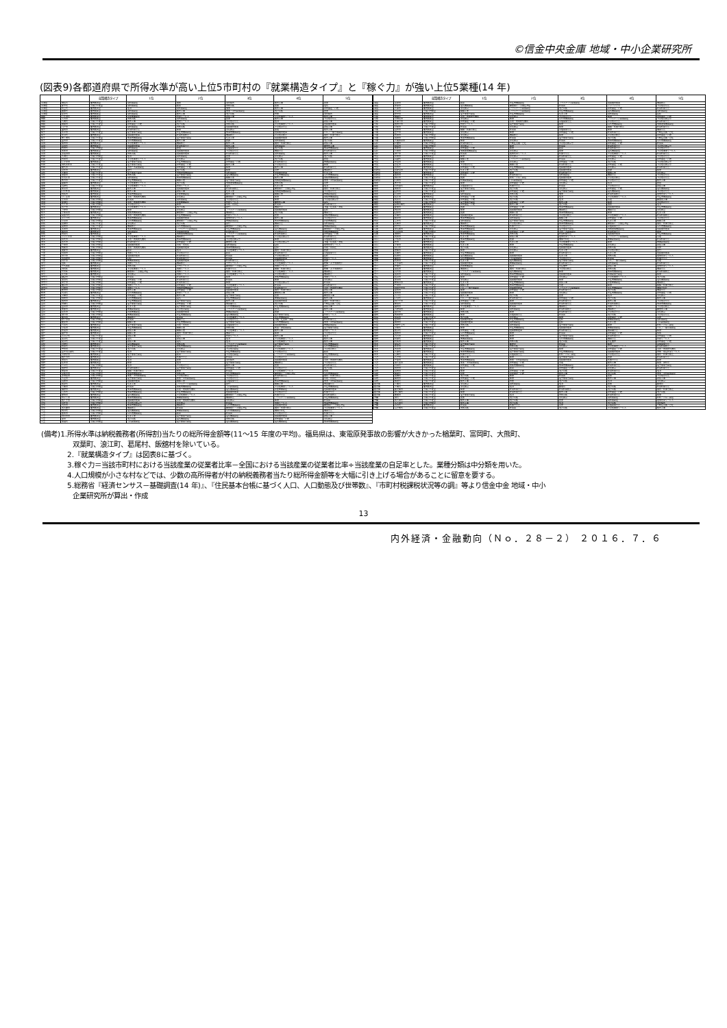©信金中央金庫 地域・中小企業研究所
(図表9)各都道府県で所得水準が高い上位5市町村の『就業構造タイプ』と『稼ぐ力』が強い上位5業種(14 年)
| | | 就業構造タイプ | 1位 | 2位 | 3位 | 4位 | 5位 |
| --- | --- | --- | --- | --- | --- | --- | --- |
| 北海道 | 猿払村 | 雇用創出型 | 食料品製造 | 漁業 | 協同組合 | 総合工事 | 農業 |
| 北海道 | 安平町 | 労働力不足型 | 食料品製造 | 娯楽 | 国家公務 | 農業 | 電気 |
| 北海道 | 斜里町 | 雇用創出型 | 宿泊 | 食料品製造 | 漁業 | 総合工事 | 社会福祉・介護 |
| 北海道 | 興部町 | 雇用脆弱型 | 食料品製造 | 総合工事 | 窯業・土石製品製造 | 地方公務 | 農業 |
| 北海道 | 枝幸町 | 雇用脆弱型 | 食料品製造 | 総合工事 | 地方公務 | 林業 | 協同組合 |
| 青森 | 六ヶ所村 | 雇用創出型 | 非鉄金属製造 | 技術サービス | 設備工事 | その他事業サービス | 総合工事 |
| 青森 | 三沢市 | 雇用脆弱型 | 国家公務 | 食料品製造 | 農業 | 総合工事 | その他の小売 |
| 青森 | 大間町 | 労働力不足型 | 総合工事 | 技術サービス | その他の小売 | 宿泊 | 設備工事 |
| 青森 | 青森市 | 労働力不足型 | 社会福祉・介護 | 地方公務 | 国家公務 | その他事業サービス | 道路貨物運送 |
| 青森 | 八戸市 | 雇用創出型 | 食料品製造 | 国家公務 | 道路貨物運送 | その他の小売 | 設備工事 |
| 岩手 | 盛岡市 | 雇用創出型 | 飲食料品小売 | 医療 | 学校教育 | 鉄道 | 総合工事 |
| 岩手 | 北上市 | 労働力不足型 | 電子部品等製造 | 生産用機器製造 | 輸送用機器製造 | 道路貨物運送 | パルプ・紙等品製造 |
| 岩手 | 矢巾町 | 雇用創出型 | 道路貨物運送 | 飲食料品卸売 | 機器卸売 | その他の卸売 | 資材・石油等卸売 |
| 岩手 | 金ケ崎町 | 労働力不足型 | 輸送用機器製造 | 電子部品等製造 | 化学工業 | 道路貨物運送 | 総合工事 |
| 岩手 | 釜石市 | 労働力不足型 | はん用機器製造 | 総合工事 | 鉄鋼 | 食料品製造 | 地方公務 |
| 宮城 | 仙台市 | 雇用創出型 | その他事業サービス | 機器卸売 | 総合工事 | 資材・石油等卸売 | 設備工事 |
| 宮城 | 富谷町 | 雇用脆弱型 | 道路貨物運送 | 飲食料品小売 | 総合工事 | 食料品製造 | 職業別工事 |
| 宮城 | 利府町 | 労働力供給型 | 食料品製造 | 鉄道 | 各種商品小売 | 地方公務 | 輸送用機器製造 |
| 宮城 | 名取市 | 雇用脆弱型 | 食料品製造 | 道路貨物運送 | その他の小売 | 機器小売 | 飲食料品小売 |
| 宮城 | 多賀城市 | 雇用脆弱型 | 国家公務 | 道路貨物運送 | 飲食料品小売 | 食料品製造 | 総合工事 |
| 秋田 | 大潟村 | 労働力供給型 | 宿泊 | 食料品製造 | 農業 | 学校教育 | 地方公務 |
| 秋田 | 秋田市 | 労働力不足型 | その他事業サービス | 学校教育 | 医療 | 地方公務 | 鉄道 |
| 秋田 | にかほ市 | 雇用脆弱型 | 電子部品等製造 | 生産用機器製造 | 社会福祉・介護 | 飲食料品小売 | 金属製品製造 |
| 秋田 | 由利本荘市 | 労働力不足型 | 電子部品等製造 | 社会福祉・介護 | 総合工事 | その他の小売 | 医療 |
| 秋田 | 能代市 | 労働力不足型 | 木材・木製品製造 | 社会福祉・介護 | 医療 | 総合工事 | 飲食料品小売 |
| 山形 | 山形市 | 雇用創出型 | 銀行 | 地方公務 | 医療 | 団体 | 機器卸売 |
| 山形 | 天童市 | 労働力不足型 | 電子部品等製造 | 情報通信機器製造 | 食料品製造 | 道路貨物運送 | 化学工業 |
| 山形 | 東根市 | 労働力不足型 | 国家公務 | 電子部品等製造 | 電気機器製造 | 生産用機器製造 | はん用機器製造 |
| 山形 | 寒河江市 | 労働力不足型 | 食料品製造 | 輸送用機器製造 | 繊維工業 | 総合工事 | 業務用機器製造 |
| 山形 | 米沢市 | 労働力不足型 | 生産用機器製造 | 繊維工業 | 電子部品等製造 | 情報通信機器製造 | 窯業・土石製品製造 |
| 福島 | 福島市 | 雇用創出型 | その他事業サービス | 地方公務 | 情報通信機器製造 | 国家公務 | 団体 |
| 福島 | 広野町 | 労働力不足型 | その他事業サービス | 技術サービス | 電気 | 化学工業 | 宿泊 |
| 福島 | 郡山市 | 雇用創出型 | 総合工事 | 道路貨物運送 | 飲食料品卸売 | 職業紹介・労働者派遣 | 資材・石油等卸売 |
| 福島 | いわき市 | 雇用脆弱型 | 総合工事 | 設備工事 | 化学工業 | 情報通信機器製造 | その他の小売 |
| 福島 | 相馬市 | 雇用脆弱型 | 輸送用機器製造 | 非鉄金属製造 | 総合工事 | 繊維工業 | 金属製品製造 |
| 茨城 | つくば市 | 雇用創出型 | 学術・開発研究機関 | 学校教育 | 職業紹介・労働者派遣 | 医療 | 業務用機器製造 |
| 茨城 | 守谷市 | 労働力供給型 | 飲食店 | 食料品製造 | その他の小売 | 医療 | その他の教育等 |
| 茨城 | 東海村 | 労働力供給型 | 学術・開発研究機関 | 非鉄金属製造 | 技術サービス | 職業別工事 | 電気 |
| 茨城 | 牛久市 | 労働力供給型 | その他の小売 | 医療 | 印刷・同関連 | 飲食店 | 飲食料品小売 |
| 茨城 | 水戸市 | 雇用創出型 | その他事業サービス | 地方公務 | 銀行 | 機器小売 | 洗濯・理美容・浴場 |
| 栃木 | 下野市 | 労働力供給型 | 医療 | 学校教育 | プラスチック製品製造 | 道路貨物運送 | 倉庫 |
| 栃木 | 宇都宮市 | 雇用創出型 | 業務用機器製造 | 職業紹介・労働者派遣 | 機器卸売 | 地方公務 | 機器小売 |
| 栃木 | 高根沢町 | 労働力供給型 | 学術・開発研究機関 | 生産用機器製造 | 技術サービス | 農業 | 業務用機器製造 |
| 栃木 | 上三川町 | 雇用創出型 | 輸送用機器製造 | 道路貨物運送 | 運輸附帯サービス | 総合工事 | その他の小売 |
| 栃木 | 小山市 | 労働力供給型 | はん用機器製造 | 職業紹介・労働者派遣 | 金属製品製造 | 輸送用機器製造 | 非鉄金属製造 |
| 群馬 | 前橋市 | 労働力不足型 | 学校教育 | 地方公務 | 銀行 | 機器小売 | 食料品製造 |
| 群馬 | 高崎市 | 労働力不足型 | 機器卸売 | はん用機器製造 | 職業紹介・労働者派遣 | 鉄道 | 金属製品製造 |
| 群馬 | 太田市 | 雇用創出型 | 輸送用機器製造 | プラスチック製品製造 | 生産用機器製造 | 電気機器製造 | 職業紹介・労働者派遣 |
| 群馬 | 館林市 | 雇用創出型 | 食料品製造 | 道路貨物運送 | 飲食料品小売 | その他の小売 | 業務用機器製造 |
| 群馬 | 昭和村 | 雇用脆弱型 | 農業 | 情報通信機器製造 | プラスチック製品製造 | 飲食料品卸売 | 社会福祉・介護 |
| 埼玉 | さいたま市 | 労働力供給型 | その他事業サービス | 機器卸売 | 国家公務 | その他の教育等 | 飲食料品小売 |
| 埼玉 | 和光市 | 労働力供給型 | 学術・開発研究機関 | 輸送用機器製造 | その他の教育等 | 医療 | 各種商品小売 |
| 埼玉 | 志木市 | 労働力供給型 | 飲食料品小売 | 社会福祉・介護 | 職業別工事 | その他の教育等 | 洗濯・理美容・浴場 |
| 埼玉 | 戸田市 | 労働力供給型 | 道路貨物運送 | 印刷・同関連 | 食料品製造 | 倉庫 | 運輸附帯サービス |
| 埼玉 | 朝霞市 | 労働力供給型 | 学術・開発研究機関 | 道路貨物運送 | 輸送用機器製造 | 倉庫 | 印刷・同関連 |
| 千葉 | 浦安市 | 雇用創出型 | 娯楽 | 宿泊 | その他事業サービス | 資材・石油等卸売 | 鉄鋼 |
| 千葉 | 印西市 | 労働力供給型 | 情報サービス | その他の小売 | 娯楽 | 飲食料品小売 | 各種商品小売 |
| 千葉 | 市川市 | 労働力供給型 | 道路貨物運送 | 飲食料品小売 | 飲食店 | その他の教育等 | 倉庫 |
| 千葉 | 習志野市 | 労働力供給型 | 倉庫 | 飲食料品小売 | 飲食店 | 道路貨物運送 | 技術サービス |
| 千葉 | 白井市 | 労働力供給型 | 金属製品製造 | 道路貨物運送 | 飲食料品小売 | 廃棄物処理 | 鉄鋼 |
| 東京 | 港区 | 雇用創出型 | 情報サービス | 機器卸売 | 専門サービス | その他事業サービス | 映像・文字情報制作 |
| 東京 | 千代田区 | 雇用創出型 | 国家公務 | 専門サービス | 職業紹介・労働者派遣 | 情報サービス | 銀行 |
| 東京 | 渋谷区 | 雇用創出型 | その他事業サービス | 情報サービス | 衣服等小売 | 繊維・衣服等卸売 | 映像・文字情報制作 |
| 東京 | 中央区 | 雇用創出型 | 職業紹介・労働者派遣 | 情報サービス | 資材・石油等卸売 | その他事業サービス | 機器卸売 |
| 東京 | 文京区 | 雇用創出型 | 学校教育 | 情報サービス | その他事業サービス | その他の卸売 | 機器卸売 |
| 神奈川 | 鎌倉市 | 労働力供給型 | 飲食店 | 飲食料品小売 | 医療 | 業務用機器製造 | 情報サービス |
| 神奈川 | 葉山町 | 労働力供給型 | 社会福祉・介護 | 飲食料品小売 | 飲食店 | 医療 | 学校教育 |
| 神奈川 | 逗子市 | 労働力供給型 | 社会福祉・介護 | 飲食料品小売 | 医療 | その他の教育等 | 飲食店 |
| 神奈川 | 横浜市 | 労働力供給型 | 情報サービス | 社会福祉・介護 | その他事業サービス | 飲食店 | 飲食料品小売 |
| 神奈川 | 川崎市 | 労働力供給型 | 情報サービス | 情報通信機器製造 | 技術サービス | 飲食料品小売 | 学術・開発研究機関 |
| 新潟 | 新潟市 | 労働力供給型 | 総合工事 | 社会福祉・介護 | 道路貨物運送 | 資材・石油等卸売 | 設備工事 |
| 新潟 | 刈羽村 | 雇用創出型 | はん用機器製造 | 技術サービス | 設備工事 | 職業別工事 | 総合工事 |
| 新潟 | 上越市 | 労働力不足型 | 社会福祉・介護 | 総合工事 | 電子部品等製造 | 農業 | 職業別工事 |
| 新潟 | 柏崎市 | 労働力供給型 | はん用機器製造 | 電気 | 生産用機器製造 | 金属製品製造 | 総合工事 |
| 新潟 | 長岡市 | 雇用創出型 | 生産用機器製造 | 電子部品等製造 | 総合工事 | 道路貨物運送 | 資材・石油等卸売 |
| 富山 | 舟橋村 | 労働力供給型 | 電子部品等製造 | 社会福祉・介護 | 無店舗小売 | 地方公務 | 不動産賃貸・管理 |
| 富山 | 富山市 | 雇用創出型 | 化学工業 | 電子部品等製造 | はん用機器製造 | 生産用機器製造 | 設備工事 |
| 富山 | 黒部市 | 雇用創出型 | 金属製品製造 | その他の製造 | プラスチック製品製造 | 宿泊 | 総合工事 |
| 富山 | 射水市 | 労働力供給型 | 非鉄金属製造 | 道路貨物運送 | 金属製品製造 | 鉄鋼 | プラスチック製品製造 |
| 富山 | 滑川市 | 労働力供給型 | 金属製品製造 | 生産用機器製造 | 電気機器製造 | 電子部品等製造 | 技術サービス |
| 石川 | 金沢市 | 雇用創出型 | 機器卸売 | 飲食店 | その他事業サービス | 生産用機器製造 | 医療 |
| 石川 | 野々市市 | 労働力供給型 | 飲食店 | 機器小売 | その他の小売 | 洗濯・理美容・浴場 | 飲食料品小売 |
| 石川 | 能美市 | 労働力供給型 | 繊維工業 | 生産用機器製造 | 電子部品等製造 | はん用機器製造 | 窯業・土石製品製造 |
| 石川 | 川北町 | 雇用創出型 | 電子部品等製造 | 印刷・同関連 | 各種商品小売 | 道路貨物運送 | 金属製品製造 |
| 石川 | 小松市 | 雇用創出型 | 生産用機器製造 | 繊維工業 | 国家公務 | 家具・装備品製造 | 電子部品等製造 |
| 福井 | 敦賀市 | 雇用創出型 | 設備工事 | 繊維工業 | その他事業サービス | 総合工事 | 技術サービス |
| 福井 | 福井市 | 雇用創出型 | 繊維工業 | 資材・石油等卸売 | 機器小売 | 医療 | その他の小売 |
| 福井 | おおい町 | 労働力不足型 | 設備工事 | 電気 | 技術サービス | 総合工事 | 宿泊 |
| 福井 | 美浜町 | 労働力不足型 | 電気 | 設備工事 | 宿泊 | その他事業サービス | 総合工事 |
| 福井 | 高浜町 | 労働力不足型 | 設備工事 | 電気 | 宿泊 | その他事業サービス | 総合工事 |
| 山梨 | 忍野村 | 雇用創出型 | 電気機器製造 | 国家公務 | プラスチック製品製造 | 電子部品等製造 | 生産用機器製造 |
| 山梨 | 昭和町 | 雇用創出型 | 電子部品等製造 | 業務用機器製造 | 道路貨物運送 | 飲食店 | はん用機器製造 |
| 山梨 | 甲府市 | 労働力不足型 | 地方公務 | 学校教育 | その他の製造 | その他事業サービス | その他の卸売 |
| 山梨 | 富士河口湖町 | 労働力不足型 | 宿泊 | 電子部品等製造 | 生産用機器製造 | その他の小売 | 娯楽 |
| 山梨 | 上野原市 | 雇用脆弱型 | 電子部品等製造 | 娯楽 | その他の製造 | プラスチック製品製造 | 生産用機器製造 |
| 長野 | 軽井沢町 | 雇用創出型 | 宿泊 | 衣服等小売 | 飲食店 | その他の小売 | 娯楽 |
| 長野 | 南牧村 | 雇用脆弱型 | 宿泊 | 農業 | 協同組合 | 道路貨物運送 | 学術・開発研究機関 |
| 長野 | 松本市 | 雇用創出型 | 医療 | 宿泊 | 電子部品等製造 | 機器卸売 | その他の小売 |
| 長野 | 川上村 | 労働力供給型 | 宿泊 | その他の小売 | 総合工事 | 農業 | 飲食料品小売 |
| 長野 | 長野市 | 雇用創出型 | 飲食料品卸売 | 電子部品等製造 | 社会福祉・介護 | その他の小売 | 地方公務 |
| 岐阜 | 岐阜市 | 労働力不足型 | 繊維・衣服等卸売 | 医療 | 飲食店 | その他事業サービス | 保険 |
| 岐阜 | 各務原市 | 労働力供給型 | 輸送用機器製造 | 国家公務 | 生産用機器製造 | 職業紹介・労働者派遣 | はん用機器製造 |
| 岐阜 | 多治見市 | 労働力供給型 | 窯業・土石製品製造 | その他の卸売 | その他の小売 | 飲食料品小売 | 資材・石油等卸売 |
| 岐阜 | 大垣市 | 雇用創出型 | 電子部品等製造 | 窯業・土石製品製造 | その他の小売 | 銀行 | 印刷・同関連 |
| 岐阜 | 瑞穂市 | 労働力供給型 | 道路貨物運送 | 繊維工業 | 各種商品小売 | 輸送用機器製造 | 窯業・土石製品製造 |
| 静岡 | 長泉町 | 雇用創出型 | 化学工業 | プラスチック製品製造 | 銀行 | 繊維工業 | 無店舗小売 |
| 静岡 | 三島市 | 労働力供給型 | 飲食店 | 業務用機器製造 | ゴム製品製造 | その他事業サービス | 生産用機器製造 |
| 静岡 | 裾野市 | 雇用創出型 | 輸送用機器製造 | 学術・開発研究機関 | 電気機器製造 | 非鉄金属製造 | 道路貨物運送 |
| 静岡 | 清水町 | 労働力供給型 | 輸送用機器製造 | 生産用機器製造 | 道路貨物運送 | その他の小売 | 衣服等小売 |
| 静岡 | 静岡市 | 雇用創出型 | 電気機器製造 | その他事業サービス | 職業紹介・労働者派遣 | 衣服等小売 | 飲食料品卸売 |
| 愛知 | みよし市 | 雇用創出型 | 輸送用機器製造 | 金属製品製造 | 機器卸売 | プラスチック製品製造 | 生産用機器製造 |
| 愛知 | 長久手市 | 労働力供給型 | 道路貨物運送 | 学術・開発研究機関 | 学校教育 | 医療 | 飲食店 |
| 愛知 | 日進市 | 労働力供給型 | その他の教育等 | 学校教育 | 飲食店 | 情報サービス | 輸送用機器製造 |
| 愛知 | 刈谷市 | 雇用創出型 | 輸送用機器製造 | 機器卸売 | はん用機器製造 | 道路貨物運送 | 職業紹介・労働者派遣 |
| 愛知 | 名古屋市 | 雇用創出型 | 機器卸売 | 飲食店 | 職業紹介・労働者派遣 | 資材・石油等卸売 | その他事業サービス |
| 三重 | 朝日町 | 労働力供給型 | 電気機器製造 | 金属製品製造 | はん用機器製造 | 機械等修理 | 機器小売 |
| 三重 | 桑名市 | 労働力供給型 | はん用機器製造 | 娯楽 | 飲食店 | その他の小売 | 衣服等小売 |
| 三重 | 四日市市 | 雇用創出型 | 化学工業 | 電子部品等製造 | 電気機器製造 | 道路貨物運送 | 設備工事 |
| 三重 | 津市 | 雇用創出型 | 地方公務 | 電気機器製造 | 国家公務 | 社会福祉・介護 | 学校教育 |
| 三重 | 東員町 | 労働力供給型 | ゴム製品製造 | 電子部品等製造 | 電気機器製造 | 電気機器製造 | 輸送用機器製造 |
| | | 就業構造タイプ | 1位 | 2位 | 3位 | 4位 | 5位 |
| --- | --- | --- | --- | --- | --- | --- | --- |
| 滋賀 | 栗東市 | 雇用創出型 | 娯楽 | 生産用機器製造 | プラスチック製品製造 | 道路貨物運送 | 機器卸売 |
| 滋賀 | 草津市 | 雇用創出型 | 電気機器製造 | 職業紹介・労働者派遣 | 飲食店 | ノンバンク等 | その他の小売 |
| 滋賀 | 大津市 | 雇用脆弱型 | 学校教育 | プラスチック製品製造 | 地方公務 | 社会福祉・介護 | 飲食料品小売 |
| 滋賀 | 守山市 | 労働力供給型 | 繊維工業 | プラスチック製品製造 | 生産用機器製造 | 電気機器製造 | 食料品製造 |
| 滋賀 | 野洲市 | 雇用創出型 | 電子部品等製造 | 生産用機器製造 | 化学工業 | 食料品製造 | 倉庫 |
| 京都 | 精華町 | 雇用脆弱型 | 学術・開発研究機関 | 学校教育 | その他の小売 | 医療 | 社会福祉・介護 |
| 京都 | 京田辺市 | 雇用脆弱型 | 学校教育 | 医療 | はん用機器製造 | プラスチック製品製造 | その他の教育等 |
| 京都 | 木津川市 | 雇用脆弱型 | 社会福祉・介護 | 学術・開発研究機関 | 各種商品小売 | その他の小売 | 飲食料品小売 |
| 京都 | 長岡京市 | 労働力供給型 | 技術サービス | 電子部品等製造 | 医療 | はん用機器製造 | 情報通信機器製造 |
| 京都 | 京都市 | 労働力不足型 | 飲食店 | 学校教育 | 医療 | 繊維・衣服等卸売 | 飲食料品小売 |
| 大阪 | 箕面市 | 雇用脆弱型 | 繊維・衣服等卸売 | 飲食店 | 各種商品小売 | 医療 | 機器小売 |
| 大阪 | 豊中市 | 雇用脆弱型 | 学校教育 | 医療 | 社会福祉・介護 | 飲食料品小売 | 不動産賃貸・管理 |
| 大阪 | 吹田市 | 労働力供給型 | 学校教育 | 機器卸売 | 医療 | その他の卸売 | 社会福祉・介護 |
| 大阪 | 池田市 | 労働力供給型 | 輸送用機器製造 | 飲食店 | 電子部品等製造 | 地方公務 | 不動産賃貸・管理 |
| 大阪 | 大阪狭山市 | 雇用脆弱型 | 医療 | 学校教育 | 飲食店 | 輸送用機器製造 | はん用機器製造 |
| 兵庫 | 芦屋市 | 労働力供給型 | 飲食料品小売 | 不動産賃貸・管理 | その他の教育等 | 社会福祉・介護 | 飲食店 |
| 兵庫 | 西宮市 | 労働力供給型 | 学校教育 | 医療 | 飲食店 | 飲食料品小売 | その他の教育等 |
| 兵庫 | 宝塚市 | 雇用脆弱型 | 社会福祉・介護 | 医療 | 娯楽 | 飲食料品小売 | その他の小売 |
| 兵庫 | 三田市 | 労働力供給型 | 情報通信機器製造 | 学校教育 | 医療 | 電気機器製造 | その他事業サービス |
| 兵庫 | 神戸市 | 労働力不足型 | 飲食店 | 運輸附帯サービス | 衣服等小売 | その他事業サービス | 飲食料品小売 |
| 奈良 | 生駒市 | 雇用脆弱型 | 医療 | 学校教育 | 飲食料品小売 | 社会福祉・介護 | その他の小売 |
| 奈良 | 広陵町 | 雇用脆弱型 | 繊維工業 | プラスチック製品製造 | 飲食店 | 学校教育 | 社会福祉・介護 |
| 奈良 | 奈良市 | 雇用脆弱型 | 医療 | 学校教育 | 社会福祉・介護 | 地方公務 | その他の教育等 |
| 奈良 | 香芝市 | 雇用脆弱型 | その他の小売 | 繊維工業 | 飲食料品小売 | 社会福祉・介護 | その他の教育等 |
| 奈良 | 河合町 | 雇用脆弱型 | 社会福祉・介護 | 生産用機器製造 | 道路貨物運送 | 学校教育 | 飲食料品小売 |
| 和歌山 | 和歌山市 | 労働力不足型 | 化学工業 | 地方公務 | 道路貨物運送 | 鉄鋼 | 医療 |
| 和歌山 | 橋本市 | 雇用脆弱型 | 社会福祉・介護 | 医療 | 飲食料品小売 | 繊維工業 | 学校教育 |
| 和歌山 | 岩出市 | 雇用脆弱型 | 飲食店 | 飲食料品小売 | 食料品製造 | 機器小売 | その他の小売 |
| 和歌山 | 御坊市 | 労働力不足型 | 鉄鋼 | 飲料・たばこ製造 | 道路貨物運送 | その他の卸売 | その他の小売 |
| 和歌山 | 有田市 | 労働力不足型 | 石油製品製造 | ゴム製品製造 | 社会福祉・介護 | その他の小売 | 総合工事 |
| 鳥取 | 米子市 | 労働力不足型 | 医療 | 社会福祉・介護 | 学校教育 | 宿泊 | 鉄道 |
| 鳥取 | 日吉津村 | 雇用創出型 | 各種商品小売 | 衣服等小売 | 飲食店 | その他の小売 | 設備工事 |
| 鳥取 | 鳥取市 | 労働力不足型 | 電子部品等製造 | 地方公務 | 学校教育 | 社会福祉・介護 | 電気機器製造 |
| 鳥取 | 倉吉市 | 労働力不足型 | 医療 | 社会福祉・介護 | 電子部品等製造 | 電気機器製造 | その他の小売 |
| 鳥取 | 境港市 | 雇用脆弱型 | 食料品製造 | 国家公務 | 漁業 | 飲食料品卸売 | 運輸附帯サービス |
| 島根 | 松江市 | 雇用創出型 | 社会福祉・介護 | 地方公務 | 宿泊 | その他事業サービス | 生産用機器製造 |
| 島根 | 知夫村 | 労働力不足型 | 社会福祉・介護 | 地方公務 | 宿泊 | 水道 | 職業別工事 |
| 島根 | 出雲市 | 労働力供給型 | 電子部品等製造 | 社会福祉・介護 | 総合工事 | 医療 | その他の小売 |
| 島根 | 隠岐の島町 | 雇用脆弱型 | 社会福祉・介護 | 総合工事 | 地方公務 | 漁業 | 宿泊 |
| 島根 | 安来市 | 雇用脆弱型 | 鉄鋼 | 社会福祉・介護 | 輸送用機器製造 | 道路貨物運送 | 生産用機器製造 |
| 岡山 | 岡山市 | 雇用創出型 | 医療 | 道路貨物運送 | 機器卸売 | 機器小売 | 学校教育 |
| 岡山 | 倉敷市 | 雇用脆弱型 | 鉄鋼 | 繊維工業 | 輸送用機器製造 | 医療 | 化学工業 |
| 岡山 | 早島町 | 雇用創出型 | 道路貨物運送 | 飲食料品小売 | その他の卸売 | その他事業サービス | 飲食料品卸売 |
| 岡山 | 総社市 | 雇用脆弱型 | 輸送用機器製造 | 食料品製造 | 繊維工業 | 社会福祉・介護 | その他の小売 |
| 岡山 | 里庄町 | 労働力不足型 | 食料品製造 | 電子部品等製造 | 生産用機器製造 | 化学工業 | 繊維工業 |
| 広島 | 広島市 | 雇用創出型 | 機器卸売 | その他の卸売 | 輸送用機器製造 | 職業紹介・労働者派遣 | 資材・石油等卸売 |
| 広島 | 府中町 | 労働力供給型 | 輸送用機器製造 | 衣服等小売 | その他の小売 | 各種商品小売 | はん用機器製造 |
| 広島 | 東広島市 | 雇用脆弱型 | 輸送用機器製造 | 学校教育 | 電子部品等製造 | 情報通信機器製造 | 道路貨物運送 |
| 広島 | 廿日市市 | 労働力供給型 | 飲食料品小売 | 社会福祉・介護 | 木材・木製品製造 | 飲食料品小売 | 医療 |
| 広島 | 海田町 | 雇用創出型 | 輸送用機器製造 | 国家公務 | 飲食料品小売 | 道路貨物運送 | 生産用機器製造 |
| 山口 | 周南市 | 労働力不足型 | 化学工業 | 設備工事 | 運輸附帯サービス | プラスチック製品製造 | 水運 |
| 山口 | 下松市 | 雇用創出型 | 輸送用機器製造 | 鉄鋼 | 機械等修理 | 金属製品製造 | 飲食料品小売 |
| 山口 | 光市 | 雇用創出型 | 鉄鋼 | 化学工業 | その他事業サービス | 医療 | 金属製品製造 |
| 山口 | 宇部市 | 雇用脆弱型 | 化学工業 | 医療 | 生産用機器製造 | 学校教育 | 設備工事 |
| 山口 | 山口市 | 雇用創出型 | 地方公務 | 学校教育 | 道路貨物運送 | 国家公務 | 団体 |
| 徳島 | 徳島市 | 労働力不足型 | 医療 | 学校教育 | 化学工業 | その他の卸売 | 銀行 |
| 徳島 | 北島町 | 雇用脆弱型 | 生産用機器製造 | 医療 | 飲食料品小売 | 化学工業 | 道路貨物運送 |
| 徳島 | 松茂町 | 雇用脆弱型 | 電気機器製造 | 道路貨物運送 | 化学工業 | 国家公務 | 運輸附帯サービス |
| 徳島 | 藍住町 | 雇用脆弱型 | はん用機器製造 | ゴム製品製造 | その他の小売 | 飲食店 | 衣服等小売 |
| 徳島 | 阿南市 | 労働力不足型 | 化学工業 | 電気機器製造 | 電子部品等製造 | パルプ・紙等品製造 | 水運 |
| 香川 | 宇多津町 | 労働力不足型 | 道路貨物運送 | 金属製品製造 | 飲食料品小売 | 食料品製造 | 飲食料品小売 |
| 香川 | 直島町 | 雇用創出型 | 非鉄金属製造 | 宿泊 | 水産養殖 | 設備工事 | 運輸附帯サービス |
| 香川 | 高松市 | 雇用創出型 | 機器卸売 | 資材・石油等卸売 | その他の卸売 | 国家公務 | 機器小売 |
| 香川 | 丸亀市 | 雇用脆弱型 | プラスチック製品製造 | 電気機器製造 | 医療 | 輸送用機器製造 | 飲食料品卸売 |
| 香川 | 坂出市 | 労働力不足型 | 食料品製造 | 輸送用機器製造 | 道路貨物運送 | 石油製品等製造 | 医療 |
| 愛媛 | 松山市 | 労働力不足型 | 医療 | 社会福祉・介護 | 学校教育 | その他事業サービス | 地方公務 |
| 愛媛 | 東温市 | 労働力不足型 | 学校教育 | 道路貨物運送 | 医療 | 生産用機器製造 | 電気機器製造 |
| 愛媛 | 新居浜市 | 雇用脆弱型 | 化学工業 | 生産用機器製造 | 設備工事 | 非鉄金属製造 | 機器卸売 |
| 愛媛 | 今治市 | 労働力不足型 | 繊維工業 | 輸送用機器製造 | 水運 | 医療 | 繊維・衣服等卸売 |
| 愛媛 | 四国中央市 | 労働力不足型 | パルプ・紙等品製造 | 道路貨物運送 | プラスチック製品製造 | 生産用機器製造 | 機械等修理 |
| 高知 | 高知市 | 労働力不足型 | 医療 | 社会福祉・介護 | 飲食料品小売 | 地方公務 | 機器小売 |
| 高知 | 南国市 | 労働力不足型 | 道路貨物運送 | 医療 | 学校教育 | 生産用機器製造 | 社会福祉・介護 |
| 高知 | 大川村 | 労働力不足型 | 総合工事 | 地方公務 | 農業 | 宿泊 | 学校教育 |
| 高知 | いの町 | 雇用脆弱型 | パルプ・紙等品製造 | 飲食料品小売 | 社会福祉・介護 | 地方公務 | 総合工事 |
| 高知 | 四万十市 | 労働力不足型 | 社会福祉・介護 | 医療 | 飲食料品小売 | 総合工事 | その他の小売 |
| 福岡 | 新宮町 | 労働力不足型 | 食料品製造 | 道路貨物運送 | 飲食料品小売 | 飲食料品卸売 | 輸送用機器製造 |
| 福岡 | 福岡市 | 雇用創出型 | その他事業サービス | 飲食店 | 機器卸売 | 情報サービス | その他の卸売 |
| 福岡 | 大野城市 | 雇用脆弱型 | 医療 | 食料品製造 | 飲食料品卸売 | 機器卸売 | 職業別工事 |
| 福岡 | 春日市 | 雇用脆弱型 | 国家公務 | 医療 | 飲食料品小売 | その他の小売 | 学校教育 |
| 福岡 | 筑紫野市 | 雇用脆弱型 | 医療 | 各種商品小売 | 飲食店 | 地方公務 | その他の小売 |
| 佐賀 | 佐賀市 | 労働力不足型 | 地方公務 | 学校教育 | 医療 | 社会福祉・介護 | 団体 |
| 佐賀 | 基山町 | 雇用脆弱型 | 道路貨物運送 | 生産用機器製造 | 倉庫 | 金属製品製造 | 食料品製造 |
| 佐賀 | 鳥栖市 | 労働力不足型 | 道路貨物運送 | 食料品製造 | 倉庫 | 化学工業 | ゴム製品製造 |
| 佐賀 | 吉野ヶ里町 | 労働力不足型 | 国家公務 | 食料品製造 | 電子部品等製造 | 医療 | 飲料・たばこ製造 |
| 佐賀 | 上峰町 | 雇用脆弱型 | 医療 | 生産用機器製造 | 道路貨物運送 | 金属製品製造 | パルプ・紙等品製造 |
| 長崎 | 長与町 | 雇用脆弱型 | 社会福祉・介護 | 道路旅客運送 | 飲食料品小売 | 無店舗小売 | 医療 |
| 長崎 | 長崎市 | 労働力不足型 | はん用機器製造 | 医療 | 飲食店 | 社会福祉・介護 | 保険 |
| 長崎 | 大村市 | 雇用脆弱型 | 国家公務 | 医療 | 電子部品等製造 | 飲食料品小売 | 社会福祉・介護 |
| 長崎 | 時津町 | 雇用脆弱型 | 金属製品製造 | 医療 | はん用機器製造 | 機器小売 | 技術サービス |
| 長崎 | 対馬市 | 雇用脆弱型 | 総合工事 | 国家公務 | 地方公務 | 水産養殖 | 社会福祉・介護 |
| 熊本 | 菊陽町 | 労働力不足型 | 電子部品等製造 | 郵便局 | 飲食店 | 医療 | 各種商品小売 |
| 熊本 | 熊本市 | 労働力不足型 | 医療 | 国家公務 | 学校教育 | その他事業サービス | 飲食料品卸売 |
| 熊本 | 合志市 | 雇用脆弱型 | 生産用機器製造 | 電子部品等製造 | 医療 | 社会福祉・介護 | 学術・開発研究機関 |
| 熊本 | 大津町 | 雇用脆弱型 | 輸送用機器製造 | 電子部品等製造 | 生産用機器製造 | 道路貨物運送 | 持帰・配達飲食サービス |
| 熊本 | 嘉島町 | 労働力不足型 | 衣服等小売 | 各種商品小売 | 飲料・たばこ製造 | その他の小売 | 資材・石油等卸売 |
| 大分 | 大分市 | 労働力不足型 | 設備工事 | 医療 | 電子部品等製造 | 鉄鋼 | 飲食料品小売 |
| 大分 | 中津市 | 雇用脆弱型 | 輸送用機器製造 | 窯業・土石製品製造 | 道路貨物運送 | 衣服等小売 | 医療 |
| 大分 | 津久見市 | 雇用脆弱型 | 窯業・土石製品製造 | 社会福祉・介護 | 水運 | 総合工事 | 鉱業、採石等 |
| 大分 | 日出町 | 雇用脆弱型 | 社会福祉・介護 | 業務用機器製造 | 輸送用機器製造 | 飲食料品小売 | 電子部品等製造 |
| 大分 | 別府市 | 労働力不足型 | 宿泊 | 娯楽 | 社会福祉・介護 | 学校教育 | 飲食料品小売 |
| 宮崎 | 宮崎市 | 労働力不足型 | 医療 | 社会福祉・介護 | 地方公務 | 飲食料品小売 | 宿泊 |
| 宮崎 | 諸塚村 | 労働力不足型 | 林業 | 社会福祉・介護 | 総合工事 | 地方公務 | 窯業・土石製品製造 |
| 宮崎 | 高鍋町 | 労働力不足型 | 地方公務 | 医療 | 飲食店 | 農業 | その他の小売 |
| 宮崎 | 延岡市 | 労働力不足型 | 社会福祉・介護 | 医療 | 電子部品等製造 | 総合工事 | 設備工事 |
| 宮崎 | 椎葉村 | 労働力不足型 | 総合工事 | 林業 | 地方公務 | 宿泊 | 学校教育 |
| 鹿児島 | 三島村 | 雇用創出型 | 学校教育 | 食料品製造 | 宿泊 | 農業 | 郵便局 |
| 鹿児島 | 十島村 | 雇用創出型 | 学校教育 | 宿泊 | 郵便局 | 地方公務 | 飲食料品小売 |
| 鹿児島 | 鹿児島市 | 労働力不足型 | 医療 | 飲食料品小売 | 飲食料品卸売 | 地方公務 | 資材・石油等卸売 |
| 鹿児島 | 徳之島町 | 労働力不足型 | 医療 | 飲食料品小売 | 総合工事 | 社会福祉・介護 | 地方公務 |
| 鹿児島 | 霧島市 | 労働力不足型 | 電子部品等製造 | 宿泊 | 国家公務 | 飲食料品小売 | 医療 |
| 沖縄 | 東村 | 労働力不足型 | 農業 | 地方公務 | 学校教育 | 食料品製造 | 飲料・たばこ製造 |
| 沖縄 | 南大東村 | 労働力不足型 | 総合工事 | 地方公務 | 農業 | 食料品製造 | 運輸附帯サービス |
| 沖縄 | 北大東村 | 労働力供給型 | 総合工事 | 地方公務 | 宿泊 | 地方公務 | 協同組合 |
| 沖縄 | 北谷町 | 雇用創出型 | 飲食店 | 衣服等小売 | 団体 | 各種商品小売 | 不動産賃貸・管理 |
| 沖縄 | 嘉手納町 | 労働力不足型 | 国家公務 | 飲食店 | 地方公務 | その他事業サービス | 総合工事 |
(備考)1.所得水準は納税義務者(所得割)当たりの総所得金額等(11～15 年度の平均)。福島県は、東電原発事故の影響が大きかった楢葉町、富岡町、大熊町、
双葉町、浪江町、葛尾村、飯舘村を除いている。
2.『就業構造タイプ』は図表8に基づく。
3.稼ぐ力＝当該市町村における当該産業の従業者比率－全国における当該産業の従業者比率÷当該産業の自足率とした。業種分類は中分類を用いた。
4.人口規模が小さな村などでは、少数の高所得者が村の納税義務者当たり総所得金額等を大幅に引き上げる場合があることに留意を要する。
5.総務省『経済センサス－基礎調査(14 年)』、『住民基本台帳に基づく人口、人口動態及び世帯数』、『市町村税課税状況等の調』等より信金中金 地域・中小
企業研究所が算出・作成
13
内外経済・金融動向（Ｎｏ．２８－２） ２０１６．７．６